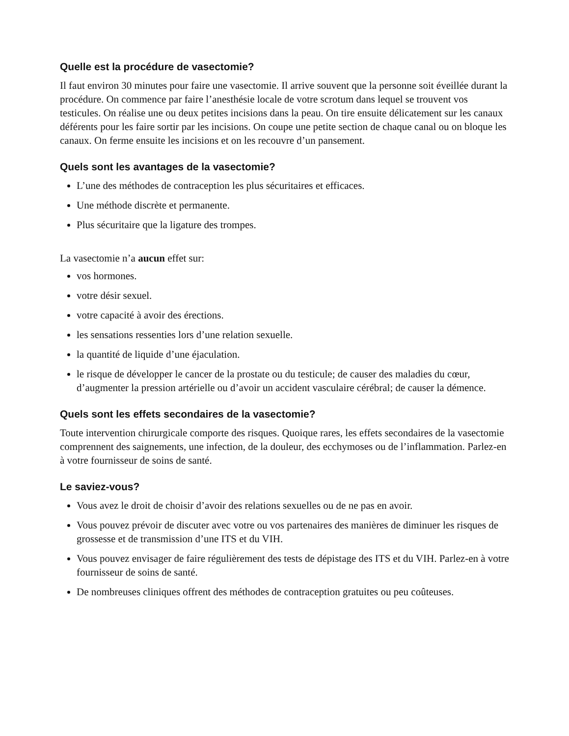Quelle est la procédure de vasectomie?
Il faut environ 30 minutes pour faire une vasectomie. Il arrive souvent que la personne soit éveillée durant la procédure. On commence par faire l’anesthésie locale de votre scrotum dans lequel se trouvent vos testicules. On réalise une ou deux petites incisions dans la peau. On tire ensuite délicatement sur les canaux déférents pour les faire sortir par les incisions. On coupe une petite section de chaque canal ou on bloque les canaux. On ferme ensuite les incisions et on les recouvre d’un pansement.
Quels sont les avantages de la vasectomie?
L’une des méthodes de contraception les plus sécuritaires et efficaces.
Une méthode discrète et permanente.
Plus sécuritaire que la ligature des trompes.
La vasectomie n’a aucun effet sur:
vos hormones.
votre désir sexuel.
votre capacité à avoir des érections.
les sensations ressenties lors d’une relation sexuelle.
la quantité de liquide d’une éjaculation.
le risque de développer le cancer de la prostate ou du testicule; de causer des maladies du cœur, d’augmenter la pression artérielle ou d’avoir un accident vasculaire cérébral; de causer la démence.
Quels sont les effets secondaires de la vasectomie?
Toute intervention chirurgicale comporte des risques. Quoique rares, les effets secondaires de la vasectomie comprennent des saignements, une infection, de la douleur, des ecchymoses ou de l’inflammation. Parlez-en à votre fournisseur de soins de santé.
Le saviez-vous?
Vous avez le droit de choisir d’avoir des relations sexuelles ou de ne pas en avoir.
Vous pouvez prévoir de discuter avec votre ou vos partenaires des manières de diminuer les risques de grossesse et de transmission d’une ITS et du VIH.
Vous pouvez envisager de faire régulièrement des tests de dépistage des ITS et du VIH. Parlez-en à votre fournisseur de soins de santé.
De nombreuses cliniques offrent des méthodes de contraception gratuites ou peu coûteuses.